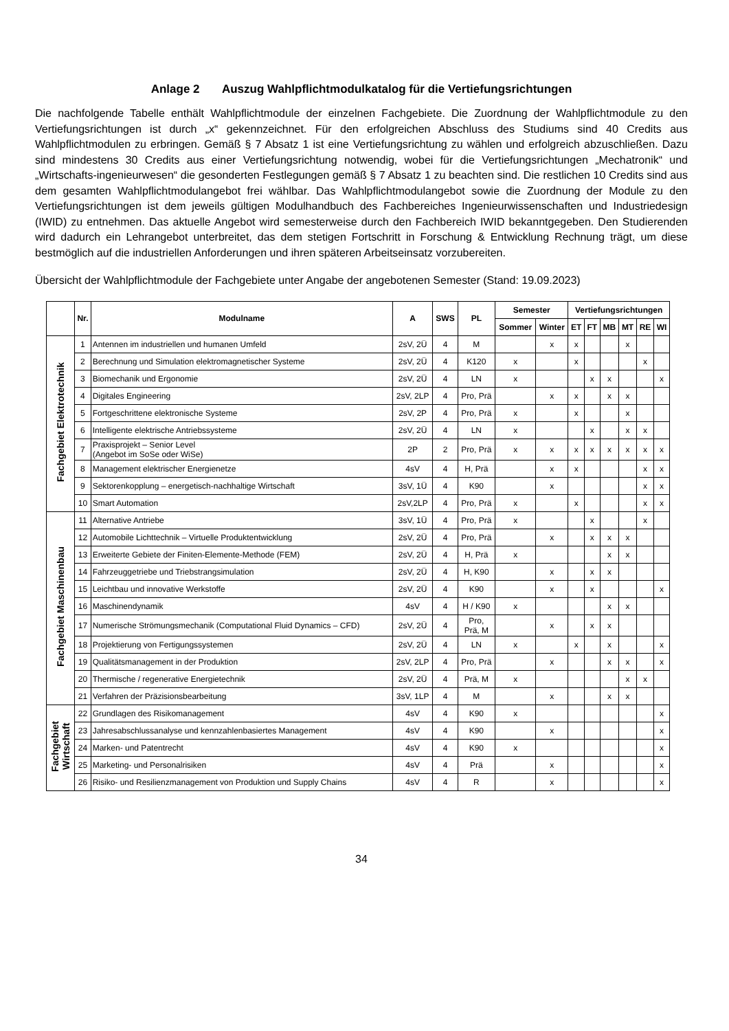Anlage 2 Auszug Wahlpflichtmodulkatalog für die Vertiefungsrichtungen
Die nachfolgende Tabelle enthält Wahlpflichtmodule der einzelnen Fachgebiete. Die Zuordnung der Wahlpflichtmodule zu den Vertiefungsrichtungen ist durch „x“ gekennzeichnet. Für den erfolgreichen Abschluss des Studiums sind 40 Credits aus Wahlpflichtmodulen zu erbringen. Gemäß § 7 Absatz 1 ist eine Vertiefungsrichtung zu wählen und erfolgreich abzuschließen. Dazu sind mindestens 30 Credits aus einer Vertiefungsrichtung notwendig, wobei für die Vertiefungsrichtungen „Mechatronik“ und „Wirtschafts-ingenieurwesen“ die gesonderten Festlegungen gemäß § 7 Absatz 1 zu beachten sind. Die restlichen 10 Credits sind aus dem gesamten Wahlpflichtmodulangebot frei wählbar. Das Wahlpflichtmodulangebot sowie die Zuordnung der Module zu den Vertiefungsrichtungen ist dem jeweils gültigen Modulhandbuch des Fachbereiches Ingenieurwissenschaften und Industriedesign (IWID) zu entnehmen. Das aktuelle Angebot wird semesterweise durch den Fachbereich IWID bekanntgegeben. Den Studierenden wird dadurch ein Lehrangebot unterbreitet, das dem stetigen Fortschritt in Forschung & Entwicklung Rechnung trägt, um diese bestmöglich auf die industriellen Anforderungen und ihren späteren Arbeitseinsatz vorzubereiten.
Übersicht der Wahlpflichtmodule der Fachgebiete unter Angabe der angebotenen Semester (Stand: 19.09.2023)
| | Nr. | Modulname | A | SWS | PL | Semester | | Vertiefungsrichtungen | | | | | |
| --- | --- | --- | --- | --- | --- | --- | --- | --- | --- | --- | --- | --- | --- |
| | | | | | | Sommer | Winter | ET | FT | MB | MT | RE | WI |
| Fachgebiet Elektrotechnik | 1 | Antennen im industriellen und humanen Umfeld | 2sV, 2Ü | 4 | M | | x | x | | | x | | |
| | 2 | Berechnung und Simulation elektromagnetischer Systeme | 2sV, 2Ü | 4 | K120 | x | | x | | | | x | |
| | 3 | Biomechanik und Ergonomie | 2sV, 2Ü | 4 | LN | x | | | x | x | | | x |
| | 4 | Digitales Engineering | 2sV, 2LP | 4 | Pro, Prä | | x | x | | x | x | | |
| | 5 | Fortgeschrittene elektronische Systeme | 2sV, 2P | 4 | Pro, Prä | x | | x | | | x | | |
| | 6 | Intelligente elektrische Antriebssysteme | 2sV, 2Ü | 4 | LN | x | | | x | | x | x | |
| | 7 | Praxisprojekt – Senior Level (Angebot im SoSe oder WiSe) | 2P | 2 | Pro, Prä | x | x | x | x | x | x | x | x |
| | 8 | Management elektrischer Energienetze | 4sV | 4 | H, Prä | | x | x | | | | x | x |
| | 9 | Sektorenkopplung – energetisch-nachhaltige Wirtschaft | 3sV, 1Ü | 4 | K90 | | x | | | | | x | x |
| | 10 | Smart Automation | 2sV,2LP | 4 | Pro, Prä | x | | x | | | | x | x |
| Fachgebiet Maschinenbau | 11 | Alternative Antriebe | 3sV, 1Ü | 4 | Pro, Prä | x | | | x | | | x | |
| | 12 | Automobile Lichttechnik – Virtuelle Produktentwicklung | 2sV, 2Ü | 4 | Pro, Prä | | x | | x | x | x | | |
| | 13 | Erweiterte Gebiete der Finiten-Elemente-Methode (FEM) | 2sV, 2Ü | 4 | H, Prä | x | | | | x | x | | |
| | 14 | Fahrzeuggetriebe und Triebstrangsimulation | 2sV, 2Ü | 4 | H, K90 | | x | | x | x | | | |
| | 15 | Leichtbau und innovative Werkstoffe | 2sV, 2Ü | 4 | K90 | | x | | x | | | | x |
| | 16 | Maschinendynamik | 4sV | 4 | H / K90 | x | | | | x | x | | |
| | 17 | Numerische Strömungsmechanik (Computational Fluid Dynamics – CFD) | 2sV, 2Ü | 4 | Pro, Prä, M | | x | | x | x | | | |
| | 18 | Projektierung von Fertigungssystemen | 2sV, 2Ü | 4 | LN | x | | x | | x | | | x |
| | 19 | Qualitätsmanagement in der Produktion | 2sV, 2LP | 4 | Pro, Prä | | x | | | x | x | | x |
| | 20 | Thermische / regenerative Energietechnik | 2sV, 2Ü | 4 | Prä, M | x | | | | | x | x | |
| | 21 | Verfahren der Präzisionsbearbeitung | 3sV, 1LP | 4 | M | | x | | | x | x | | |
| Fachgebiet Wirtschaft | 22 | Grundlagen des Risikomanagement | 4sV | 4 | K90 | x | | | | | | | x |
| | 23 | Jahresabschlussanalyse und kennzahlenbasiertes Management | 4sV | 4 | K90 | | x | | | | | | x |
| | 24 | Marken- und Patentrecht | 4sV | 4 | K90 | x | | | | | | | x |
| | 25 | Marketing- und Personalrisiken | 4sV | 4 | Prä | | x | | | | | | x |
| | 26 | Risiko- und Resilienzmanagement von Produktion und Supply Chains | 4sV | 4 | R | | x | | | | | | x |
34